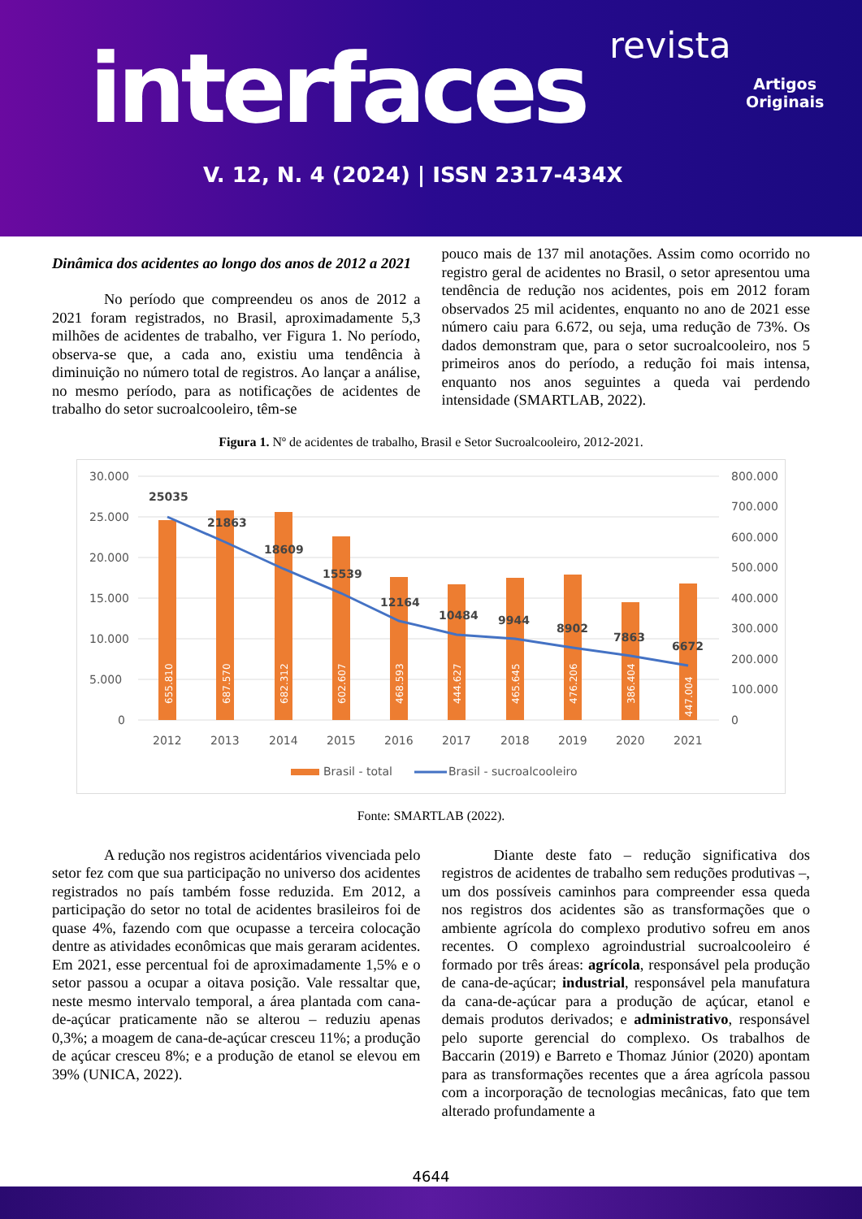revista
interfaces
Artigos
Originais
V. 12, N. 4 (2024) | ISSN 2317-434X
Dinâmica dos acidentes ao longo dos anos de 2012 a 2021
No período que compreendeu os anos de 2012 a 2021 foram registrados, no Brasil, aproximadamente 5,3 milhões de acidentes de trabalho, ver Figura 1. No período, observa-se que, a cada ano, existiu uma tendência à diminuição no número total de registros. Ao lançar a análise, no mesmo período, para as notificações de acidentes de trabalho do setor sucroalcooleiro, têm-se
pouco mais de 137 mil anotações. Assim como ocorrido no registro geral de acidentes no Brasil, o setor apresentou uma tendência de redução nos acidentes, pois em 2012 foram observados 25 mil acidentes, enquanto no ano de 2021 esse número caiu para 6.672, ou seja, uma redução de 73%. Os dados demonstram que, para o setor sucroalcooleiro, nos 5 primeiros anos do período, a redução foi mais intensa, enquanto nos anos seguintes a queda vai perdendo intensidade (SMARTLAB, 2022).
Figura 1. Nº de acidentes de trabalho, Brasil e Setor Sucroalcooleiro, 2012-2021.
30.000
25.000
20.000
15.000
10.000
5.000
0
800.000
700.000
600.000
500.000
400.000
300.000
200.000
100.000
0
25035
21863
18609
15539
12164
10484
9944
8902
7863
6672
655.810
687.570
682.312
602.607
468.593
444.627
465.645
476.206
386.404
447.004
2012
2013
2014
2015
2016
2017
2018
2019
2020
2021
Brasil - total
Brasil - sucroalcooleiro
Fonte: SMARTLAB (2022).
A redução nos registros acidentários vivenciada pelo setor fez com que sua participação no universo dos acidentes registrados no país também fosse reduzida. Em 2012, a participação do setor no total de acidentes brasileiros foi de quase 4%, fazendo com que ocupasse a terceira colocação dentre as atividades econômicas que mais geraram acidentes. Em 2021, esse percentual foi de aproximadamente 1,5% e o setor passou a ocupar a oitava posição. Vale ressaltar que, neste mesmo intervalo temporal, a área plantada com cana-de-açúcar praticamente não se alterou – reduziu apenas 0,3%; a moagem de cana-de-açúcar cresceu 11%; a produção de açúcar cresceu 8%; e a produção de etanol se elevou em 39% (UNICA, 2022).
Diante deste fato – redução significativa dos registros de acidentes de trabalho sem reduções produtivas –, um dos possíveis caminhos para compreender essa queda nos registros dos acidentes são as transformações que o ambiente agrícola do complexo produtivo sofreu em anos recentes. O complexo agroindustrial sucroalcooleiro é formado por três áreas: agrícola, responsável pela produção de cana-de-açúcar; industrial, responsável pela manufatura da cana-de-açúcar para a produção de açúcar, etanol e demais produtos derivados; e administrativo, responsável pelo suporte gerencial do complexo. Os trabalhos de Baccarin (2019) e Barreto e Thomaz Júnior (2020) apontam para as transformações recentes que a área agrícola passou com a incorporação de tecnologias mecânicas, fato que tem alterado profundamente a
4644